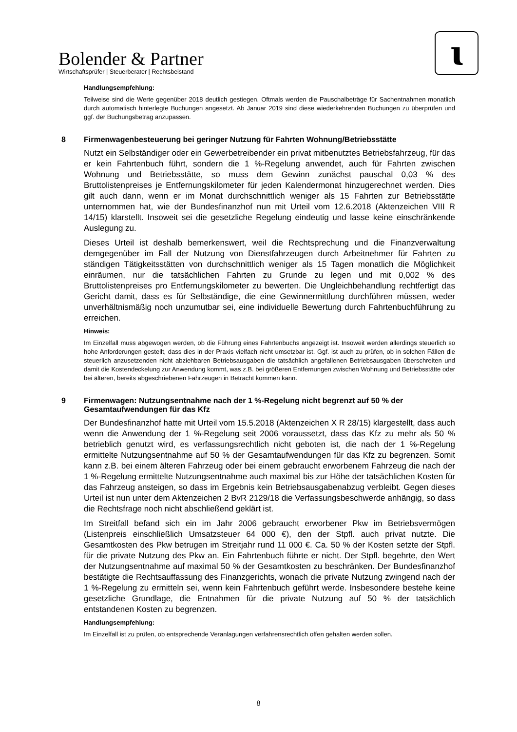Bolender & Partner
Wirtschaftsprüfer | Steuerberater | Rechtsbeistand
ɩ
Handlungsempfehlung:
Teilweise sind die Werte gegenüber 2018 deutlich gestiegen. Oftmals werden die Pauschalbeträge für Sachentnahmen monatlich durch automatisch hinterlegte Buchungen angesetzt. Ab Januar 2019 sind diese wiederkehrenden Buchungen zu überprüfen und ggf. der Buchungsbetrag anzupassen.
8 Firmenwagenbesteuerung bei geringer Nutzung für Fahrten Wohnung/Betriebsstätte
Nutzt ein Selbständiger oder ein Gewerbetreibender ein privat mitbenutztes Betriebsfahrzeug, für das er kein Fahrtenbuch führt, sondern die 1 %-Regelung anwendet, auch für Fahrten zwischen Wohnung und Betriebsstätte, so muss dem Gewinn zunächst pauschal 0,03 % des Bruttolistenpreises je Entfernungskilometer für jeden Kalendermonat hinzugerechnet werden. Dies gilt auch dann, wenn er im Monat durchschnittlich weniger als 15 Fahrten zur Betriebsstätte unternommen hat, wie der Bundesfinanzhof nun mit Urteil vom 12.6.2018 (Aktenzeichen VIII R 14/15) klarstellt. Insoweit sei die gesetzliche Regelung eindeutig und lasse keine einschränkende Auslegung zu.
Dieses Urteil ist deshalb bemerkenswert, weil die Rechtsprechung und die Finanzverwaltung demgegenüber im Fall der Nutzung von Dienstfahrzeugen durch Arbeitnehmer für Fahrten zu ständigen Tätigkeitsstätten von durchschnittlich weniger als 15 Tagen monatlich die Möglichkeit einräumen, nur die tatsächlichen Fahrten zu Grunde zu legen und mit 0,002 % des Bruttolistenpreises pro Entfernungskilometer zu bewerten. Die Ungleichbehandlung rechtfertigt das Gericht damit, dass es für Selbständige, die eine Gewinnermittlung durchführen müssen, weder unverhältnismäßig noch unzumutbar sei, eine individuelle Bewertung durch Fahrtenbuchführung zu erreichen.
Hinweis:
Im Einzelfall muss abgewogen werden, ob die Führung eines Fahrtenbuchs angezeigt ist. Insoweit werden allerdings steuerlich so hohe Anforderungen gestellt, dass dies in der Praxis vielfach nicht umsetzbar ist. Ggf. ist auch zu prüfen, ob in solchen Fällen die steuerlich anzusetzenden nicht abziehbaren Betriebsausgaben die tatsächlich angefallenen Betriebsausgaben überschreiten und damit die Kostendeckelung zur Anwendung kommt, was z.B. bei größeren Entfernungen zwischen Wohnung und Betriebsstätte oder bei älteren, bereits abgeschriebenen Fahrzeugen in Betracht kommen kann.
9 Firmenwagen: Nutzungsentnahme nach der 1 %-Regelung nicht begrenzt auf 50 % der Gesamtaufwendungen für das Kfz
Der Bundesfinanzhof hatte mit Urteil vom 15.5.2018 (Aktenzeichen X R 28/15) klargestellt, dass auch wenn die Anwendung der 1 %-Regelung seit 2006 voraussetzt, dass das Kfz zu mehr als 50 % betrieblich genutzt wird, es verfassungsrechtlich nicht geboten ist, die nach der 1 %-Regelung ermittelte Nutzungsentnahme auf 50 % der Gesamtaufwendungen für das Kfz zu begrenzen. Somit kann z.B. bei einem älteren Fahrzeug oder bei einem gebraucht erworbenem Fahrzeug die nach der 1 %-Regelung ermittelte Nutzungsentnahme auch maximal bis zur Höhe der tatsächlichen Kosten für das Fahrzeug ansteigen, so dass im Ergebnis kein Betriebsausgabenabzug verbleibt. Gegen dieses Urteil ist nun unter dem Aktenzeichen 2 BvR 2129/18 die Verfassungsbeschwerde anhängig, so dass die Rechtsfrage noch nicht abschließend geklärt ist.
Im Streitfall befand sich ein im Jahr 2006 gebraucht erworbener Pkw im Betriebsvermögen (Listenpreis einschließlich Umsatzsteuer 64 000 €), den der Stpfl. auch privat nutzte. Die Gesamtkosten des Pkw betrugen im Streitjahr rund 11 000 €. Ca. 50 % der Kosten setzte der Stpfl. für die private Nutzung des Pkw an. Ein Fahrtenbuch führte er nicht. Der Stpfl. begehrte, den Wert der Nutzungsentnahme auf maximal 50 % der Gesamtkosten zu beschränken. Der Bundesfinanzhof bestätigte die Rechtsauffassung des Finanzgerichts, wonach die private Nutzung zwingend nach der 1 %-Regelung zu ermitteln sei, wenn kein Fahrtenbuch geführt werde. Insbesondere bestehe keine gesetzliche Grundlage, die Entnahmen für die private Nutzung auf 50 % der tatsächlich entstandenen Kosten zu begrenzen.
Handlungsempfehlung:
Im Einzelfall ist zu prüfen, ob entsprechende Veranlagungen verfahrensrechtlich offen gehalten werden sollen.
8